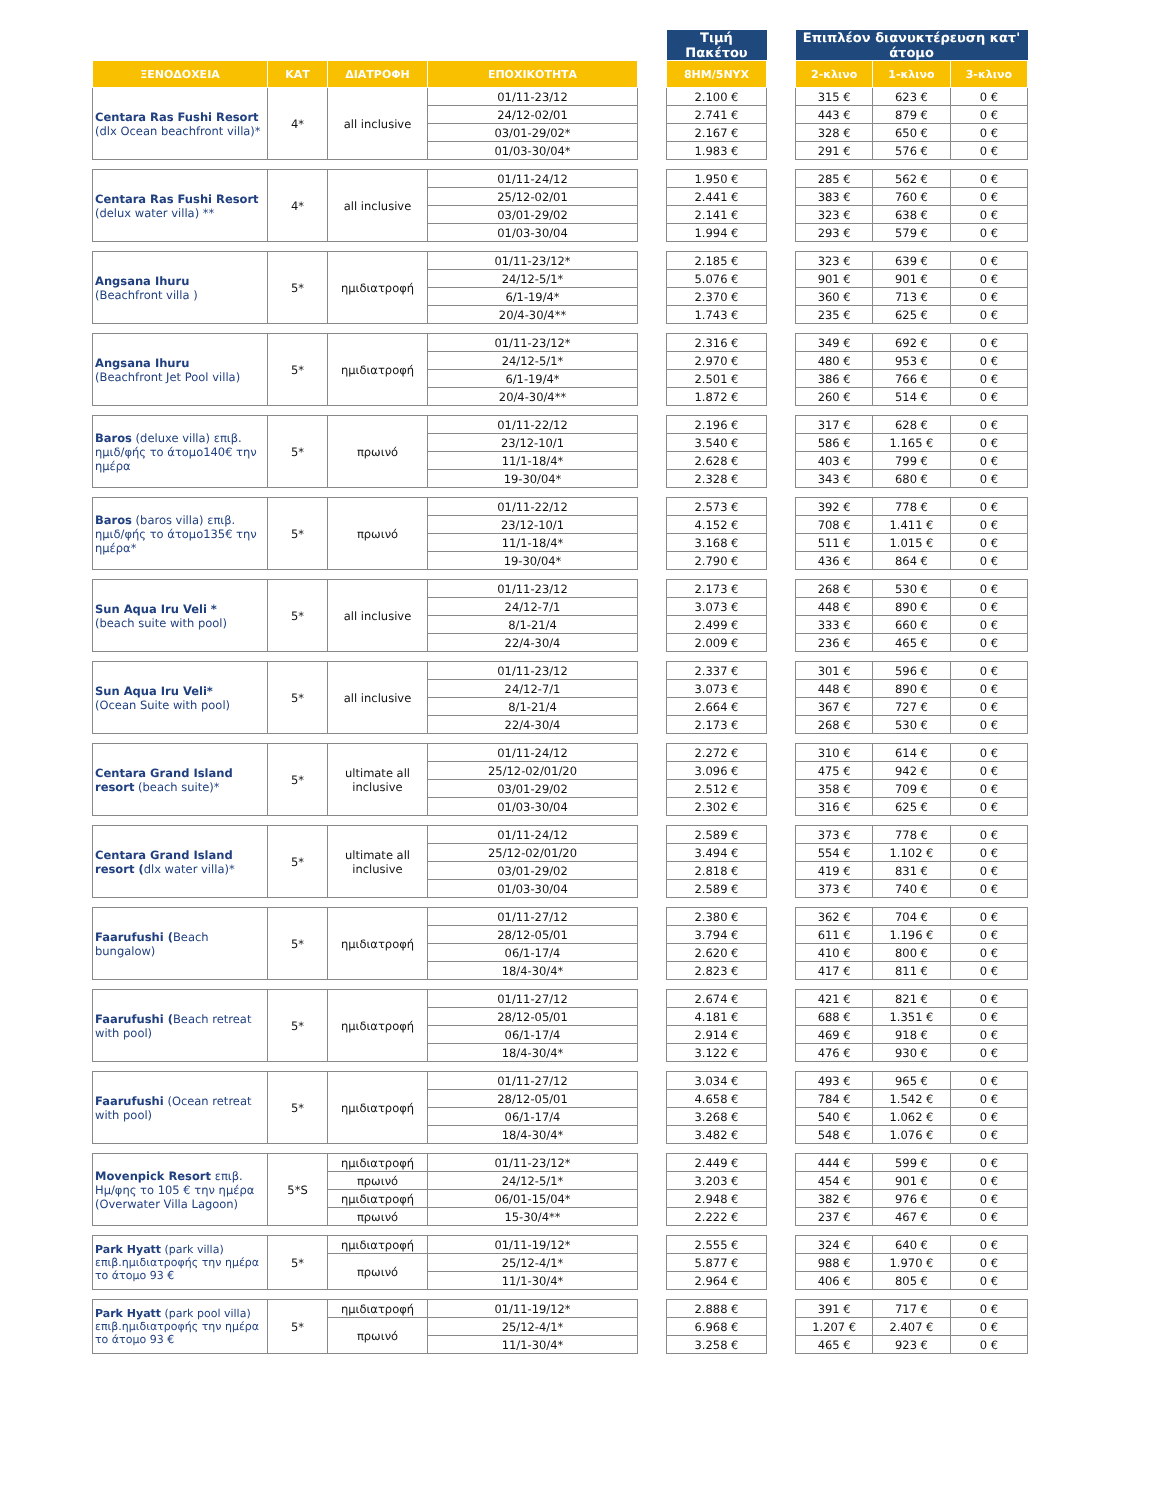| | | | | | Τιμή Πακέτου | | Επιπλέον διανυκτέρευση κατ' άτομο | | |
| ΞΕΝΟΔΟΧΕΙΑ | ΚΑΤ | ΔΙΑΤΡΟΦΗ | ΕΠΟΧΙΚΟΤΗΤΑ | | 8ΗΜ/5ΝΥΧ | | 2-κλινο | 1-κλινο | 3-κλινο |
| Centara Ras Fushi Resort (dlx Ocean beachfront villa)* | 4* | all inclusive | 01/11-23/12 | | 2.100 € | | 315 € | 623 € | 0 € |
| | | | 24/12-02/01 | | 2.741 € | | 443 € | 879 € | 0 € |
| | | | 03/01-29/02* | | 2.167 € | | 328 € | 650 € | 0 € |
| | | | 01/03-30/04* | | 1.983 € | | 291 € | 576 € | 0 € |
| Centara Ras Fushi Resort (delux water villa) ** | 4* | all inclusive | 01/11-24/12 | | 1.950 € | | 285 € | 562 € | 0 € |
| | | | 25/12-02/01 | | 2.441 € | | 383 € | 760 € | 0 € |
| | | | 03/01-29/02 | | 2.141 € | | 323 € | 638 € | 0 € |
| | | | 01/03-30/04 | | 1.994 € | | 293 € | 579 € | 0 € |
| Angsana Ihuru (Beachfront villa ) | 5* | ημιδιατροφή | 01/11-23/12* | | 2.185 € | | 323 € | 639 € | 0 € |
| | | | 24/12-5/1* | | 5.076 € | | 901 € | 901 € | 0 € |
| | | | 6/1-19/4* | | 2.370 € | | 360 € | 713 € | 0 € |
| | | | 20/4-30/4** | | 1.743 € | | 235 € | 625 € | 0 € |
| Angsana Ihuru (Beachfront Jet Pool villa) | 5* | ημιδιατροφή | 01/11-23/12* | | 2.316 € | | 349 € | 692 € | 0 € |
| | | | 24/12-5/1* | | 2.970 € | | 480 € | 953 € | 0 € |
| | | | 6/1-19/4* | | 2.501 € | | 386 € | 766 € | 0 € |
| | | | 20/4-30/4** | | 1.872 € | | 260 € | 514 € | 0 € |
| Baros (deluxe villa) επιβ. ημιδ/φής το άτομο140€ την ημέρα | 5* | πρωινό | 01/11-22/12 | | 2.196 € | | 317 € | 628 € | 0 € |
| | | | 23/12-10/1 | | 3.540 € | | 586 € | 1.165 € | 0 € |
| | | | 11/1-18/4* | | 2.628 € | | 403 € | 799 € | 0 € |
| | | | 19-30/04* | | 2.328 € | | 343 € | 680 € | 0 € |
| Baros (baros villa) επιβ. ημιδ/φής το άτομο135€ την ημέρα* | 5* | πρωινό | 01/11-22/12 | | 2.573 € | | 392 € | 778 € | 0 € |
| | | | 23/12-10/1 | | 4.152 € | | 708 € | 1.411 € | 0 € |
| | | | 11/1-18/4* | | 3.168 € | | 511 € | 1.015 € | 0 € |
| | | | 19-30/04* | | 2.790 € | | 436 € | 864 € | 0 € |
| Sun Aqua Iru Veli * (beach suite with pool) | 5* | all inclusive | 01/11-23/12 | | 2.173 € | | 268 € | 530 € | 0 € |
| | | | 24/12-7/1 | | 3.073 € | | 448 € | 890 € | 0 € |
| | | | 8/1-21/4 | | 2.499 € | | 333 € | 660 € | 0 € |
| | | | 22/4-30/4 | | 2.009 € | | 236 € | 465 € | 0 € |
| Sun Aqua Iru Veli* (Ocean Suite with pool) | 5* | all inclusive | 01/11-23/12 | | 2.337 € | | 301 € | 596 € | 0 € |
| | | | 24/12-7/1 | | 3.073 € | | 448 € | 890 € | 0 € |
| | | | 8/1-21/4 | | 2.664 € | | 367 € | 727 € | 0 € |
| | | | 22/4-30/4 | | 2.173 € | | 268 € | 530 € | 0 € |
| Centara Grand Island resort (beach suite)* | 5* | ultimate all inclusive | 01/11-24/12 | | 2.272 € | | 310 € | 614 € | 0 € |
| | | | 25/12-02/01/20 | | 3.096 € | | 475 € | 942 € | 0 € |
| | | | 03/01-29/02 | | 2.512 € | | 358 € | 709 € | 0 € |
| | | | 01/03-30/04 | | 2.302 € | | 316 € | 625 € | 0 € |
| Centara Grand Island resort ( dlx water villa)* | 5* | ultimate all inclusive | 01/11-24/12 | | 2.589 € | | 373 € | 778 € | 0 € |
| | | | 25/12-02/01/20 | | 3.494 € | | 554 € | 1.102 € | 0 € |
| | | | 03/01-29/02 | | 2.818 € | | 419 € | 831 € | 0 € |
| | | | 01/03-30/04 | | 2.589 € | | 373 € | 740 € | 0 € |
| Faarufushi ( Beach bungalow) | 5* | ημιδιατροφή | 01/11-27/12 | | 2.380 € | | 362 € | 704 € | 0 € |
| | | | 28/12-05/01 | | 3.794 € | | 611 € | 1.196 € | 0 € |
| | | | 06/1-17/4 | | 2.620 € | | 410 € | 800 € | 0 € |
| | | | 18/4-30/4* | | 2.823 € | | 417 € | 811 € | 0 € |
| Faarufushi ( Beach retreat with pool) | 5* | ημιδιατροφή | 01/11-27/12 | | 2.674 € | | 421 € | 821 € | 0 € |
| | | | 28/12-05/01 | | 4.181 € | | 688 € | 1.351 € | 0 € |
| | | | 06/1-17/4 | | 2.914 € | | 469 € | 918 € | 0 € |
| | | | 18/4-30/4* | | 3.122 € | | 476 € | 930 € | 0 € |
| Faarufushi (Ocean retreat with pool) | 5* | ημιδιατροφή | 01/11-27/12 | | 3.034 € | | 493 € | 965 € | 0 € |
| | | | 28/12-05/01 | | 4.658 € | | 784 € | 1.542 € | 0 € |
| | | | 06/1-17/4 | | 3.268 € | | 540 € | 1.062 € | 0 € |
| | | | 18/4-30/4* | | 3.482 € | | 548 € | 1.076 € | 0 € |
| Movenpick Resort επιβ. Ημ/φης το 105 € την ημέρα (Overwater Villa Lagoon) | 5*S | ημιδιατροφή | 01/11-23/12* | | 2.449 € | | 444 € | 599 € | 0 € |
| | | πρωινό | 24/12-5/1* | | 3.203 € | | 454 € | 901 € | 0 € |
| | | ημιδιατροφή | 06/01-15/04* | | 2.948 € | | 382 € | 976 € | 0 € |
| | | πρωινό | 15-30/4** | | 2.222 € | | 237 € | 467 € | 0 € |
| Park Hyatt (park villa) επιβ.ημιδιατροφής την ημέρα το άτομο 93 € | 5* | ημιδιατροφή | 01/11-19/12* | | 2.555 € | | 324 € | 640 € | 0 € |
| | | πρωινό | 25/12-4/1* | | 5.877 € | | 988 € | 1.970 € | 0 € |
| | | | 11/1-30/4* | | 2.964 € | | 406 € | 805 € | 0 € |
| Park Hyatt (park pool villa) επιβ.ημιδιατροφής την ημέρα το άτομο 93 € | 5* | ημιδιατροφή | 01/11-19/12* | | 2.888 € | | 391 € | 717 € | 0 € |
| | | πρωινό | 25/12-4/1* | | 6.968 € | | 1.207 € | 2.407 € | 0 € |
| | | | 11/1-30/4* | | 3.258 € | | 465 € | 923 € | 0 € |